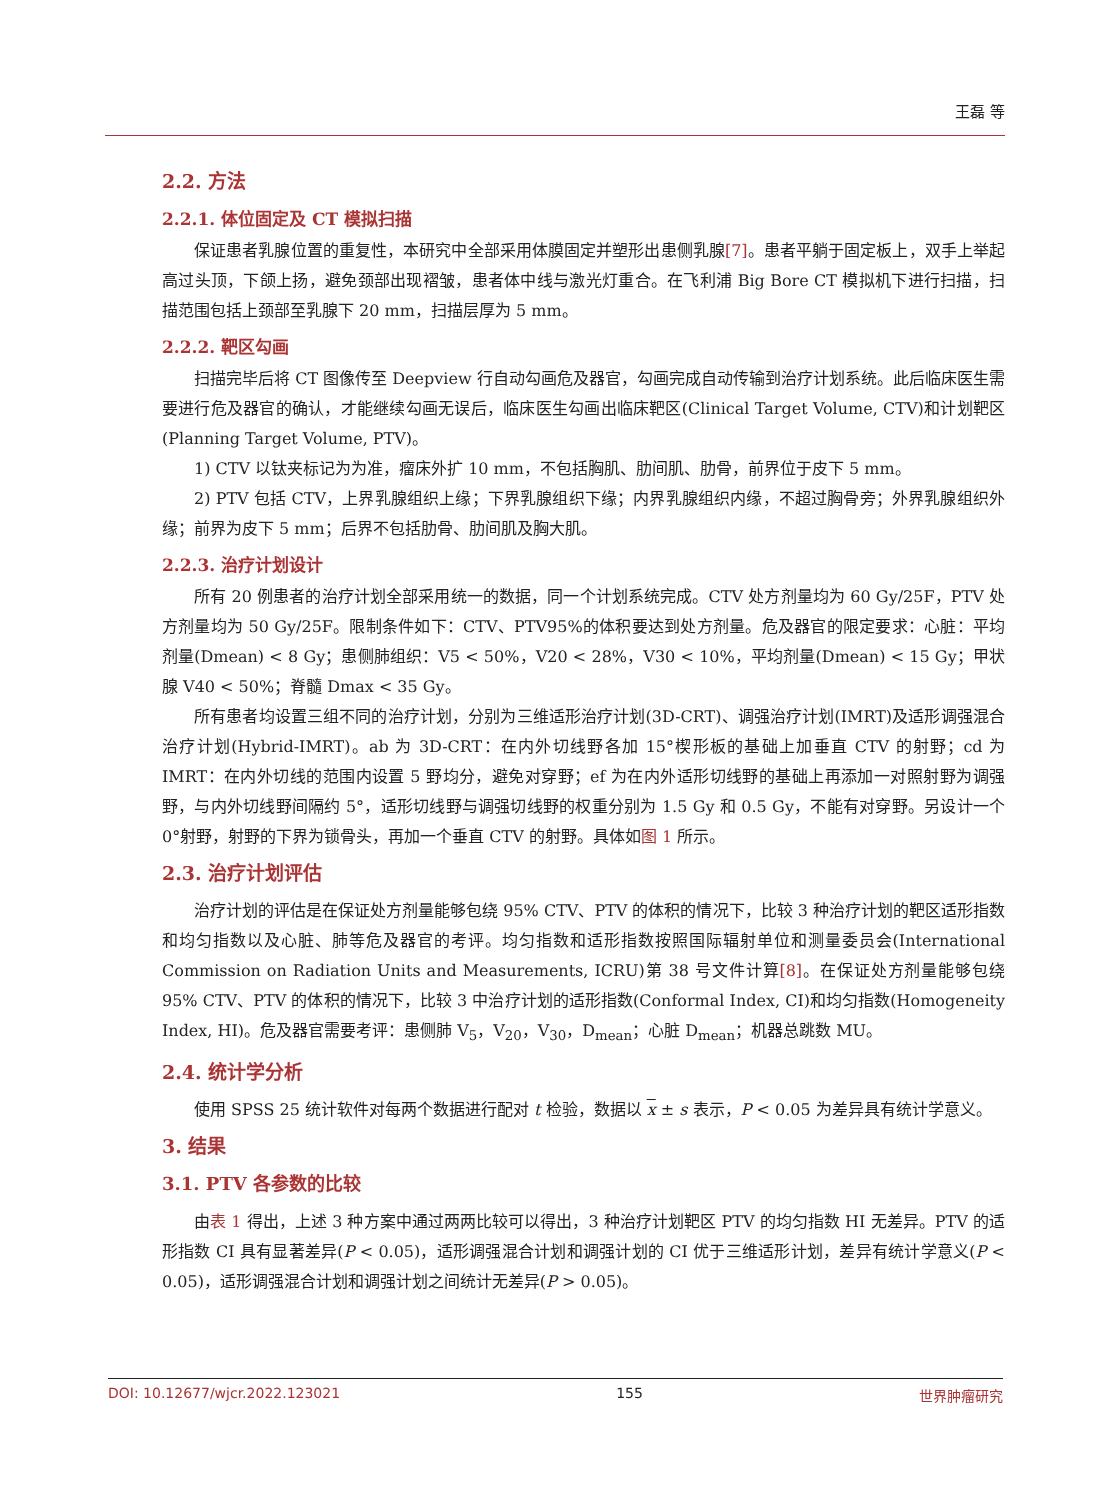王磊 等
2.2. 方法
2.2.1. 体位固定及 CT 模拟扫描
保证患者乳腺位置的重复性，本研究中全部采用体膜固定并塑形出患侧乳腺[7]。患者平躺于固定板上，双手上举起高过头顶，下颌上扬，避免颈部出现褶皱，患者体中线与激光灯重合。在飞利浦 Big Bore CT 模拟机下进行扫描，扫描范围包括上颈部至乳腺下 20 mm，扫描层厚为 5 mm。
2.2.2. 靶区勾画
扫描完毕后将 CT 图像传至 Deepview 行自动勾画危及器官，勾画完成自动传输到治疗计划系统。此后临床医生需要进行危及器官的确认，才能继续勾画无误后，临床医生勾画出临床靶区(Clinical Target Volume, CTV)和计划靶区(Planning Target Volume, PTV)。
1) CTV 以钛夹标记为为准，瘤床外扩 10 mm，不包括胸肌、肋间肌、肋骨，前界位于皮下 5 mm。
2) PTV 包括 CTV，上界乳腺组织上缘；下界乳腺组织下缘；内界乳腺组织内缘，不超过胸骨旁；外界乳腺组织外缘；前界为皮下 5 mm；后界不包括肋骨、肋间肌及胸大肌。
2.2.3. 治疗计划设计
所有 20 例患者的治疗计划全部采用统一的数据，同一个计划系统完成。CTV 处方剂量均为 60 Gy/25F，PTV 处方剂量均为 50 Gy/25F。限制条件如下：CTV、PTV95%的体积要达到处方剂量。危及器官的限定要求：心脏：平均剂量(Dmean) < 8 Gy；患侧肺组织：V5 < 50%，V20 < 28%，V30 < 10%，平均剂量(Dmean) < 15 Gy；甲状腺 V40 < 50%；脊髓 Dmax < 35 Gy。
所有患者均设置三组不同的治疗计划，分别为三维适形治疗计划(3D-CRT)、调强治疗计划(IMRT)及适形调强混合治疗计划(Hybrid-IMRT)。ab 为 3D-CRT：在内外切线野各加 15°楔形板的基础上加垂直 CTV 的射野；cd 为 IMRT：在内外切线的范围内设置 5 野均分，避免对穿野；ef 为在内外适形切线野的基础上再添加一对照射野为调强野，与内外切线野间隔约 5°，适形切线野与调强切线野的权重分别为 1.5 Gy 和 0.5 Gy，不能有对穿野。另设计一个 0°射野，射野的下界为锁骨头，再加一个垂直 CTV 的射野。具体如图 1 所示。
2.3. 治疗计划评估
治疗计划的评估是在保证处方剂量能够包绕 95% CTV、PTV 的体积的情况下，比较 3 种治疗计划的靶区适形指数和均匀指数以及心脏、肺等危及器官的考评。均匀指数和适形指数按照国际辐射单位和测量委员会(International Commission on Radiation Units and Measurements, ICRU)第 38 号文件计算[8]。在保证处方剂量能够包绕 95% CTV、PTV 的体积的情况下，比较 3 中治疗计划的适形指数(Conformal Index, CI)和均匀指数(Homogeneity Index, HI)。危及器官需要考评：患侧肺 V<sub>5</sub>，V<sub>20</sub>，V<sub>30</sub>，D<sub>mean</sub>；心脏 D<sub>mean</sub>；机器总跳数 MU。
2.4. 统计学分析
使用 SPSS 25 统计软件对每两个数据进行配对 t 检验，数据以 x ± s 表示，P < 0.05 为差异具有统计学意义。
3. 结果
3.1. PTV 各参数的比较
由表 1 得出，上述 3 种方案中通过两两比较可以得出，3 种治疗计划靶区 PTV 的均匀指数 HI 无差异。PTV 的适形指数 CI 具有显著差异(P < 0.05)，适形调强混合计划和调强计划的 CI 优于三维适形计划，差异有统计学意义(P < 0.05)，适形调强混合计划和调强计划之间统计无差异(P > 0.05)。
DOI: 10.12677/wjcr.2022.123021 155 世界肿瘤研究